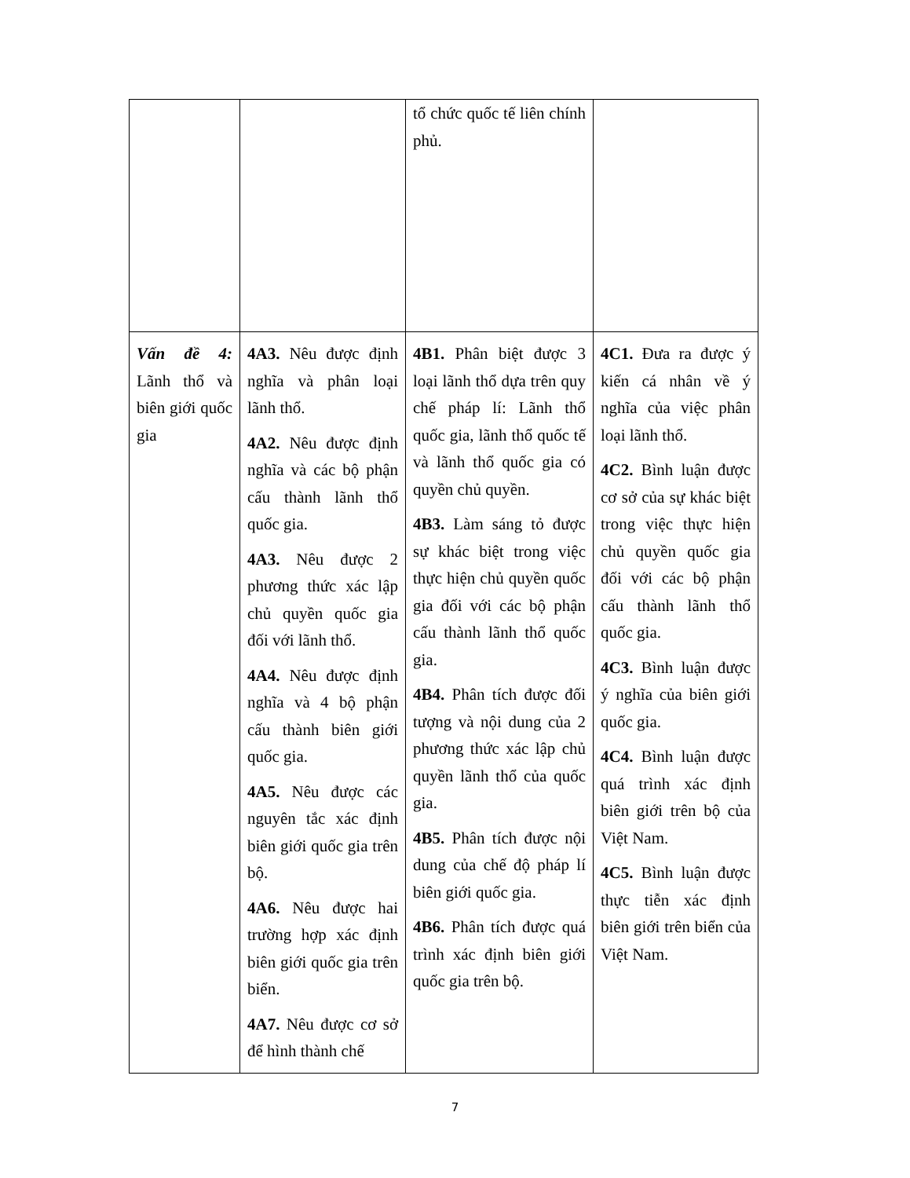| | | tổ chức quốc tế liên chính phủ. | |
| Vấn đề 4: Lãnh thổ và biên giới quốc gia | 4A3. Nêu được định nghĩa và phân loại lãnh thổ. 4A2. Nêu được định nghĩa và các bộ phận cấu thành lãnh thổ quốc gia. 4A3. Nêu được 2 phương thức xác lập chủ quyền quốc gia đối với lãnh thổ. 4A4. Nêu được định nghĩa và 4 bộ phận cấu thành biên giới quốc gia. 4A5. Nêu được các nguyên tắc xác định biên giới quốc gia trên bộ. 4A6. Nêu được hai trường hợp xác định biên giới quốc gia trên biển. 4A7. Nêu được cơ sở để hình thành chế | 4B1. Phân biệt được 3 loại lãnh thổ dựa trên quy chế pháp lí: Lãnh thổ quốc gia, lãnh thổ quốc tế và lãnh thổ quốc gia có quyền chủ quyền. 4B3. Làm sáng tỏ được sự khác biệt trong việc thực hiện chủ quyền quốc gia đối với các bộ phận cấu thành lãnh thổ quốc gia. 4B4. Phân tích được đối tượng và nội dung của 2 phương thức xác lập chủ quyền lãnh thổ của quốc gia. 4B5. Phân tích được nội dung của chế độ pháp lí biên giới quốc gia. 4B6. Phân tích được quá trình xác định biên giới quốc gia trên bộ. | 4C1. Đưa ra được ý kiến cá nhân về ý nghĩa của việc phân loại lãnh thổ. 4C2. Bình luận được cơ sở của sự khác biệt trong việc thực hiện chủ quyền quốc gia đối với các bộ phận cấu thành lãnh thổ quốc gia. 4C3. Bình luận được ý nghĩa của biên giới quốc gia. 4C4. Bình luận được quá trình xác định biên giới trên bộ của Việt Nam. 4C5. Bình luận được thực tiễn xác định biên giới trên biển của Việt Nam. |
7